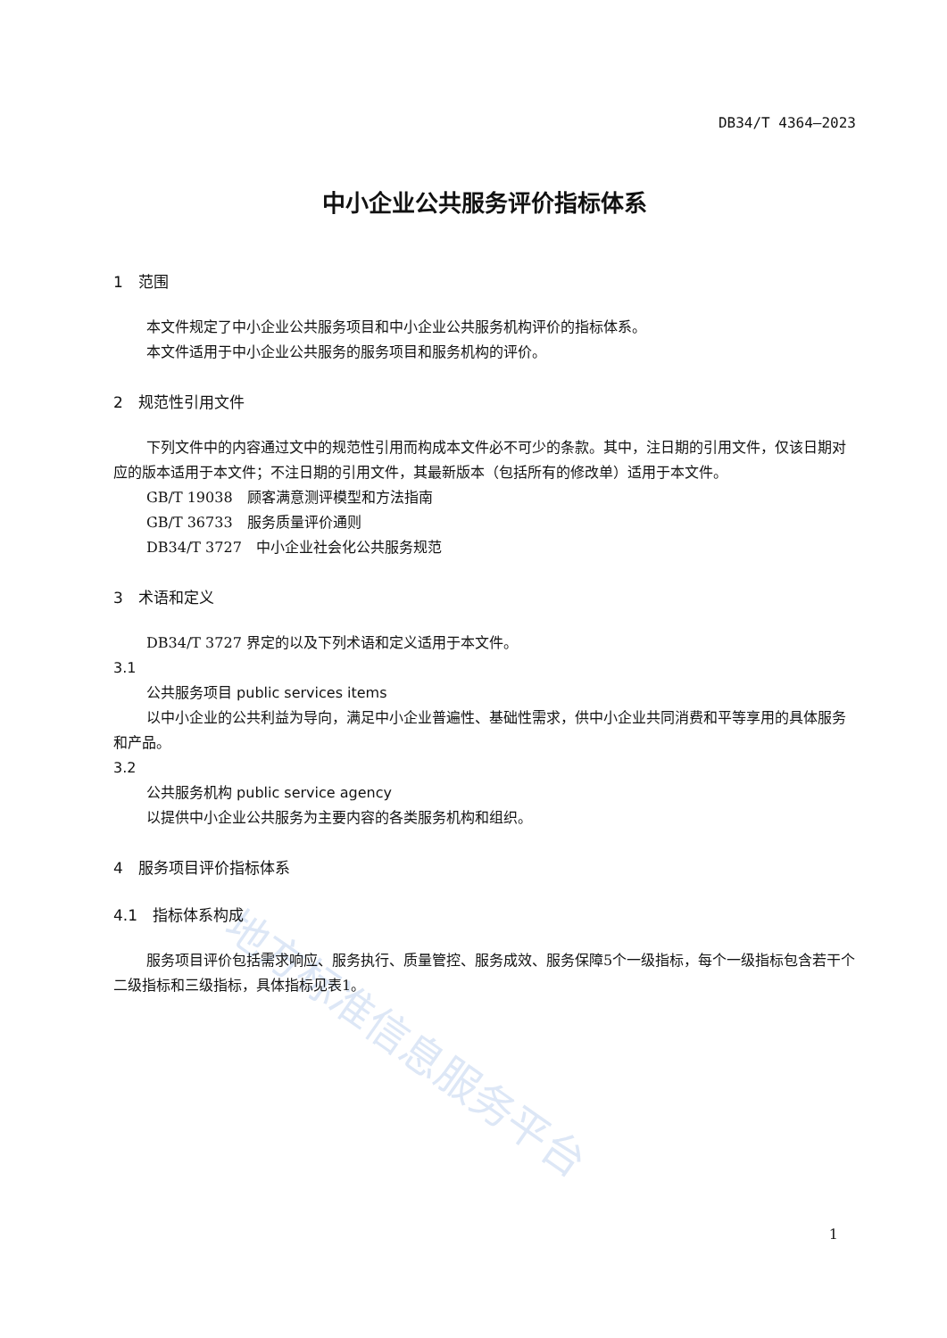地方标准信息服务平台
DB34/T 4364—2023
中小企业公共服务评价指标体系
1　范围
本文件规定了中小企业公共服务项目和中小企业公共服务机构评价的指标体系。
本文件适用于中小企业公共服务的服务项目和服务机构的评价。
2　规范性引用文件
下列文件中的内容通过文中的规范性引用而构成本文件必不可少的条款。其中，注日期的引用文件，仅该日期对应的版本适用于本文件；不注日期的引用文件，其最新版本（包括所有的修改单）适用于本文件。
GB/T 19038　顾客满意测评模型和方法指南
GB/T 36733　服务质量评价通则
DB34/T 3727　中小企业社会化公共服务规范
3　术语和定义
DB34/T 3727 界定的以及下列术语和定义适用于本文件。
3.1
公共服务项目 public services items
以中小企业的公共利益为导向，满足中小企业普遍性、基础性需求，供中小企业共同消费和平等享用的具体服务和产品。
3.2
公共服务机构 public service agency
以提供中小企业公共服务为主要内容的各类服务机构和组织。
4　服务项目评价指标体系
4.1　指标体系构成
服务项目评价包括需求响应、服务执行、质量管控、服务成效、服务保障5个一级指标，每个一级指标包含若干个二级指标和三级指标，具体指标见表1。
1